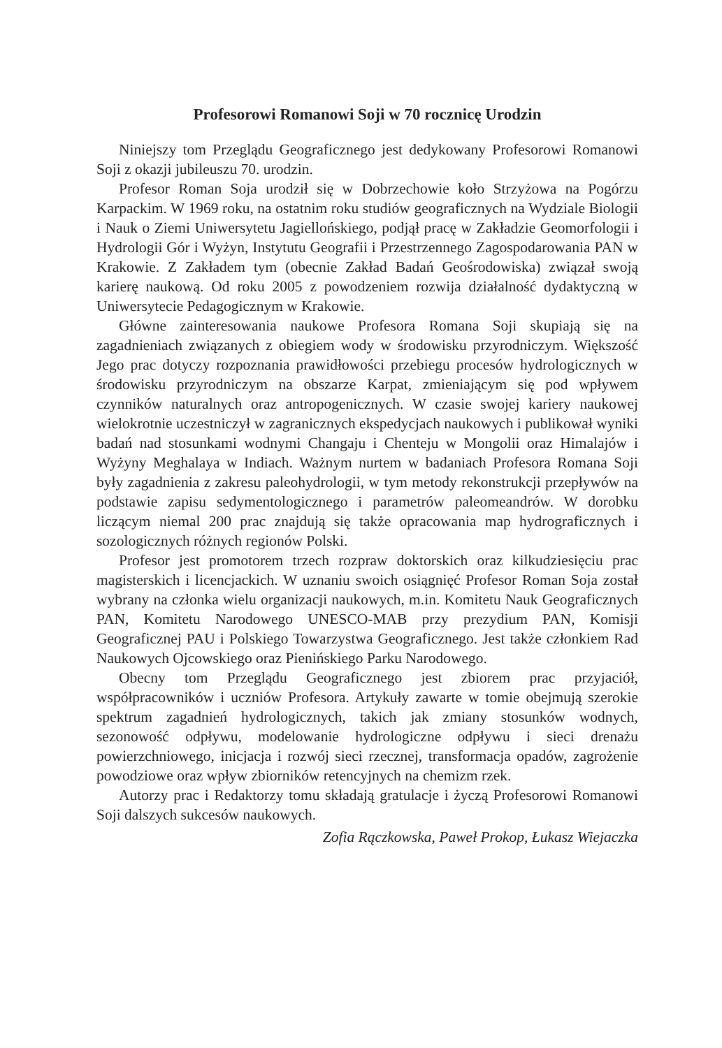Profesorowi Romanowi Soji w 70 rocznicę Urodzin
Niniejszy tom Przeglądu Geograficznego jest dedykowany Profesorowi Romanowi Soji z okazji jubileuszu 70. urodzin.
Profesor Roman Soja urodził się w Dobrzechowie koło Strzyżowa na Pogórzu Karpackim. W 1969 roku, na ostatnim roku studiów geograficznych na Wydziale Biologii i Nauk o Ziemi Uniwersytetu Jagiellońskiego, podjął pracę w Zakładzie Geomorfologii i Hydrologii Gór i Wyżyn, Instytutu Geografii i Przestrzennego Zagospodarowania PAN w Krakowie. Z Zakładem tym (obecnie Zakład Badań Geośrodowiska) związał swoją karierę naukową. Od roku 2005 z powodzeniem rozwija działalność dydaktyczną w Uniwersytecie Pedagogicznym w Krakowie.
Główne zainteresowania naukowe Profesora Romana Soji skupiają się na zagadnieniach związanych z obiegiem wody w środowisku przyrodniczym. Większość Jego prac dotyczy rozpoznania prawidłowości przebiegu procesów hydrologicznych w środowisku przyrodniczym na obszarze Karpat, zmieniającym się pod wpływem czynników naturalnych oraz antropogenicznych. W czasie swojej kariery naukowej wielokrotnie uczestniczył w zagranicznych ekspedycjach naukowych i publikował wyniki badań nad stosunkami wodnymi Changaju i Chenteju w Mongolii oraz Himalajów i Wyżyny Meghalaya w Indiach. Ważnym nurtem w badaniach Profesora Romana Soji były zagadnienia z zakresu paleohydrologii, w tym metody rekonstrukcji przepływów na podstawie zapisu sedymentologicznego i parametrów paleomeandrów. W dorobku liczącym niemal 200 prac znajdują się także opracowania map hydrograficznych i sozologicznych różnych regionów Polski.
Profesor jest promotorem trzech rozpraw doktorskich oraz kilkudziesięciu prac magisterskich i licencjackich. W uznaniu swoich osiągnięć Profesor Roman Soja został wybrany na członka wielu organizacji naukowych, m.in. Komitetu Nauk Geograficznych PAN, Komitetu Narodowego UNESCO-MAB przy prezydium PAN, Komisji Geograficznej PAU i Polskiego Towarzystwa Geograficznego. Jest także członkiem Rad Naukowych Ojcowskiego oraz Pienińskiego Parku Narodowego.
Obecny tom Przeglądu Geograficznego jest zbiorem prac przyjaciół, współpracowników i uczniów Profesora. Artykuły zawarte w tomie obejmują szerokie spektrum zagadnień hydrologicznych, takich jak zmiany stosunków wodnych, sezonowość odpływu, modelowanie hydrologiczne odpływu i sieci drenażu powierzchniowego, inicjacja i rozwój sieci rzecznej, transformacja opadów, zagrożenie powodziowe oraz wpływ zbiorników retencyjnych na chemizm rzek.
Autorzy prac i Redaktorzy tomu składają gratulacje i życzą Profesorowi Romanowi Soji dalszych sukcesów naukowych.
Zofia Rączkowska, Paweł Prokop, Łukasz Wiejaczka